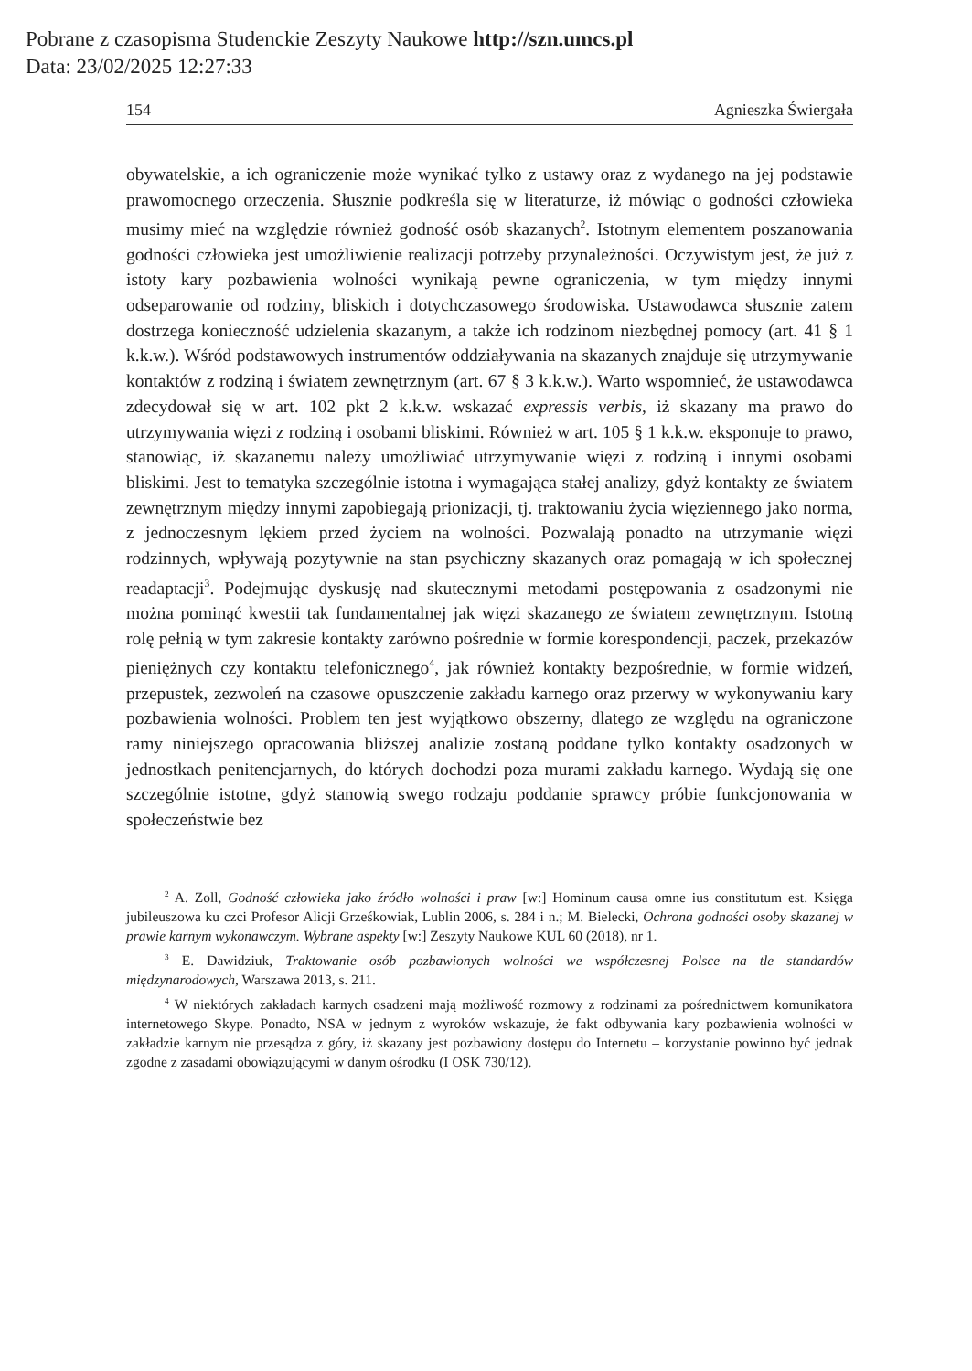Pobrane z czasopisma Studenckie Zeszyty Naukowe http://szn.umcs.pl
Data: 23/02/2025 12:27:33
154 Agnieszka Świergała
obywatelskie, a ich ograniczenie może wynikać tylko z ustawy oraz z wydanego na jej podstawie prawomocnego orzeczenia. Słusznie podkreśla się w literaturze, iż mówiąc o godności człowieka musimy mieć na względzie również godność osób skazanych<sup>2</sup>. Istotnym elementem poszanowania godności człowieka jest umożliwienie realizacji potrzeby przynależności. Oczywistym jest, że już z istoty kary pozbawienia wolności wynikają pewne ograniczenia, w tym między innymi odseparowanie od rodziny, bliskich i dotychczasowego środowiska. Ustawodawca słusznie zatem dostrzega konieczność udzielenia skazanym, a także ich rodzinom niezbędnej pomocy (art. 41 § 1 k.k.w.). Wśród podstawowych instrumentów oddziaływania na skazanych znajduje się utrzymywanie kontaktów z rodziną i światem zewnętrznym (art. 67 § 3 k.k.w.). Warto wspomnieć, że ustawodawca zdecydował się w art. 102 pkt 2 k.k.w. wskazać expressis verbis, iż skazany ma prawo do utrzymywania więzi z rodziną i osobami bliskimi. Również w art. 105 § 1 k.k.w. eksponuje to prawo, stanowiąc, iż skazanemu należy umożliwiać utrzymywanie więzi z rodziną i innymi osobami bliskimi. Jest to tematyka szczególnie istotna i wymagająca stałej analizy, gdyż kontakty ze światem zewnętrznym między innymi zapobiegają prionizacji, tj. traktowaniu życia więziennego jako norma, z jednoczesnym lękiem przed życiem na wolności. Pozwalają ponadto na utrzymanie więzi rodzinnych, wpływają pozytywnie na stan psychiczny skazanych oraz pomagają w ich społecznej readaptacji<sup>3</sup>. Podejmując dyskusję nad skutecznymi metodami postępowania z osadzonymi nie można pominąć kwestii tak fundamentalnej jak więzi skazanego ze światem zewnętrznym. Istotną rolę pełnią w tym zakresie kontakty zarówno pośrednie w formie korespondencji, paczek, przekazów pieniężnych czy kontaktu telefonicznego<sup>4</sup>, jak również kontakty bezpośrednie, w formie widzeń, przepustek, zezwoleń na czasowe opuszczenie zakładu karnego oraz przerwy w wykonywaniu kary pozbawienia wolności. Problem ten jest wyjątkowo obszerny, dlatego ze względu na ograniczone ramy niniejszego opracowania bliższej analizie zostaną poddane tylko kontakty osadzonych w jednostkach penitencjarnych, do których dochodzi poza murami zakładu karnego. Wydają się one szczególnie istotne, gdyż stanowią swego rodzaju poddanie sprawcy próbie funkcjonowania w społeczeństwie bez
<sup>2</sup> A. Zoll, Godność człowieka jako źródło wolności i praw [w:] Hominum causa omne ius constitutum est. Księga jubileuszowa ku czci Profesor Alicji Grześkowiak, Lublin 2006, s. 284 i n.; M. Bielecki, Ochrona godności osoby skazanej w prawie karnym wykonawczym. Wybrane aspekty [w:] Zeszyty Naukowe KUL 60 (2018), nr 1.
<sup>3</sup> E. Dawidziuk, Traktowanie osób pozbawionych wolności we współczesnej Polsce na tle standardów międzynarodowych, Warszawa 2013, s. 211.
<sup>4</sup> W niektórych zakładach karnych osadzeni mają możliwość rozmowy z rodzinami za pośrednictwem komunikatora internetowego Skype. Ponadto, NSA w jednym z wyroków wskazuje, że fakt odbywania kary pozbawienia wolności w zakładzie karnym nie przesądza z góry, iż skazany jest pozbawiony dostępu do Internetu – korzystanie powinno być jednak zgodne z zasadami obowiązującymi w danym ośrodku (I OSK 730/12).